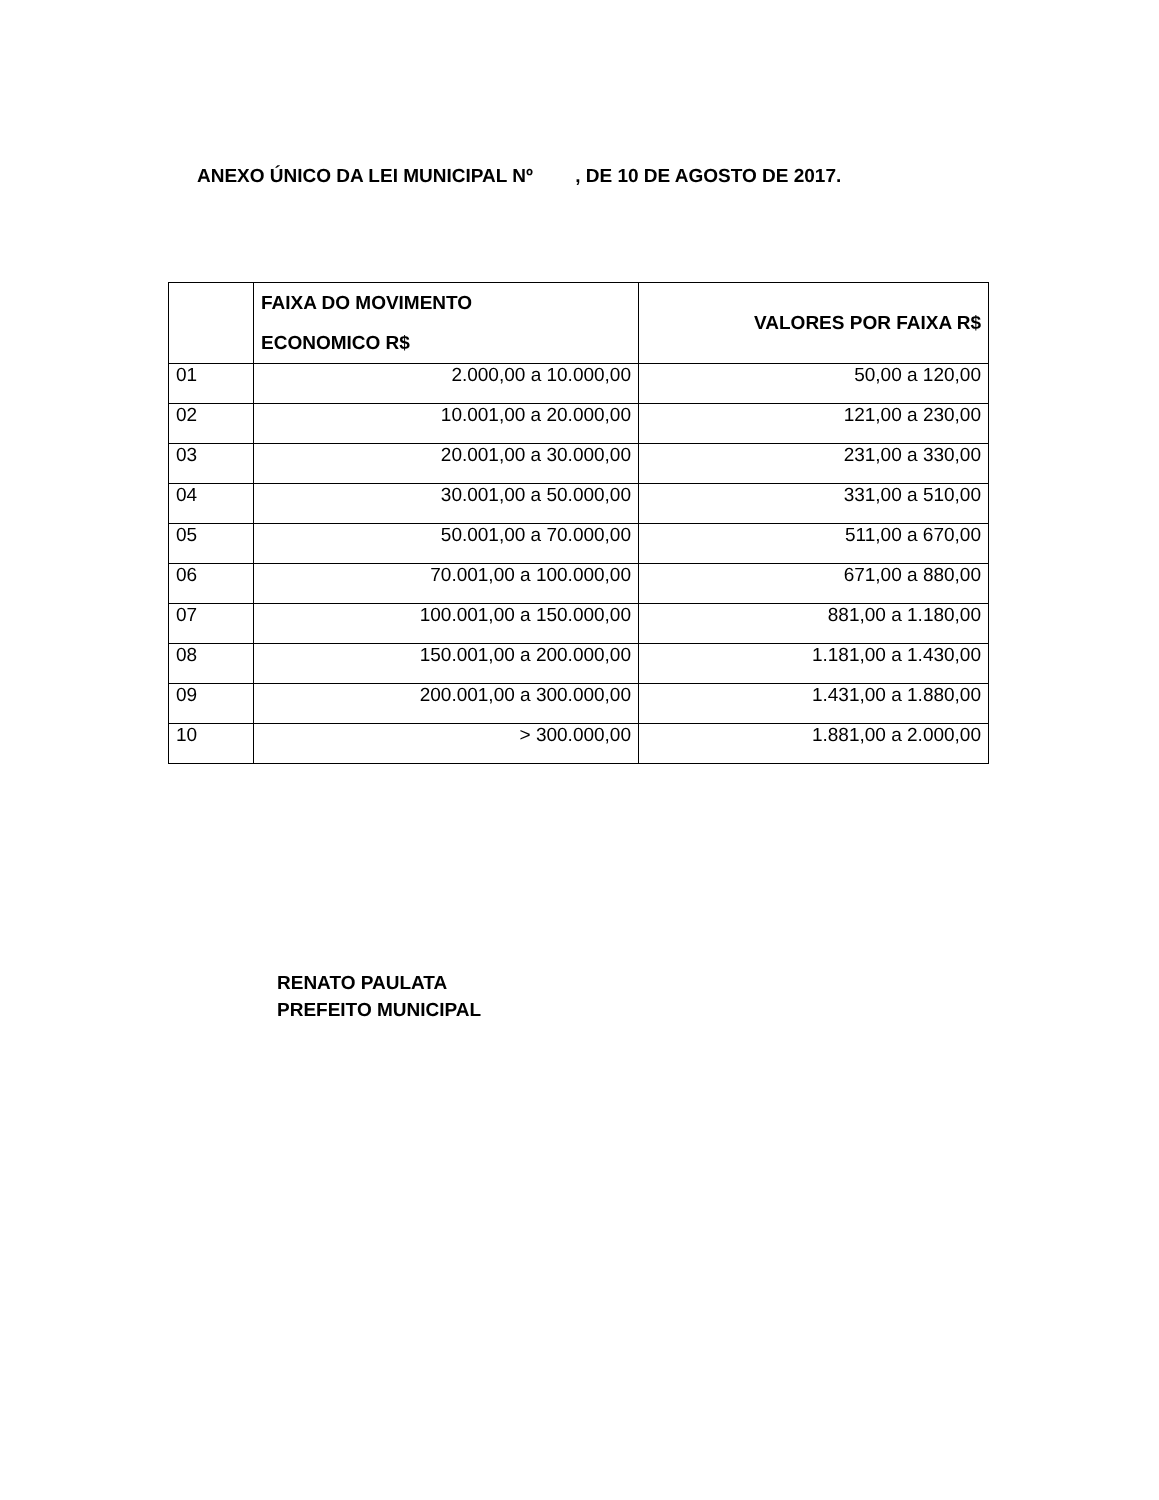ANEXO ÚNICO DA LEI MUNICIPAL Nº , DE 10 DE AGOSTO DE 2017.
| | FAIXA DO MOVIMENTO ECONOMICO R$ | VALORES POR FAIXA R$ |
| --- | --- | --- |
| 01 | 2.000,00 a 10.000,00 | 50,00 a 120,00 |
| 02 | 10.001,00 a 20.000,00 | 121,00 a 230,00 |
| 03 | 20.001,00 a 30.000,00 | 231,00 a 330,00 |
| 04 | 30.001,00 a 50.000,00 | 331,00 a 510,00 |
| 05 | 50.001,00 a 70.000,00 | 511,00 a 670,00 |
| 06 | 70.001,00 a 100.000,00 | 671,00 a 880,00 |
| 07 | 100.001,00 a 150.000,00 | 881,00 a 1.180,00 |
| 08 | 150.001,00 a 200.000,00 | 1.181,00 a 1.430,00 |
| 09 | 200.001,00 a 300.000,00 | 1.431,00 a 1.880,00 |
| 10 | > 300.000,00 | 1.881,00 a 2.000,00 |
RENATO PAULATA
PREFEITO MUNICIPAL